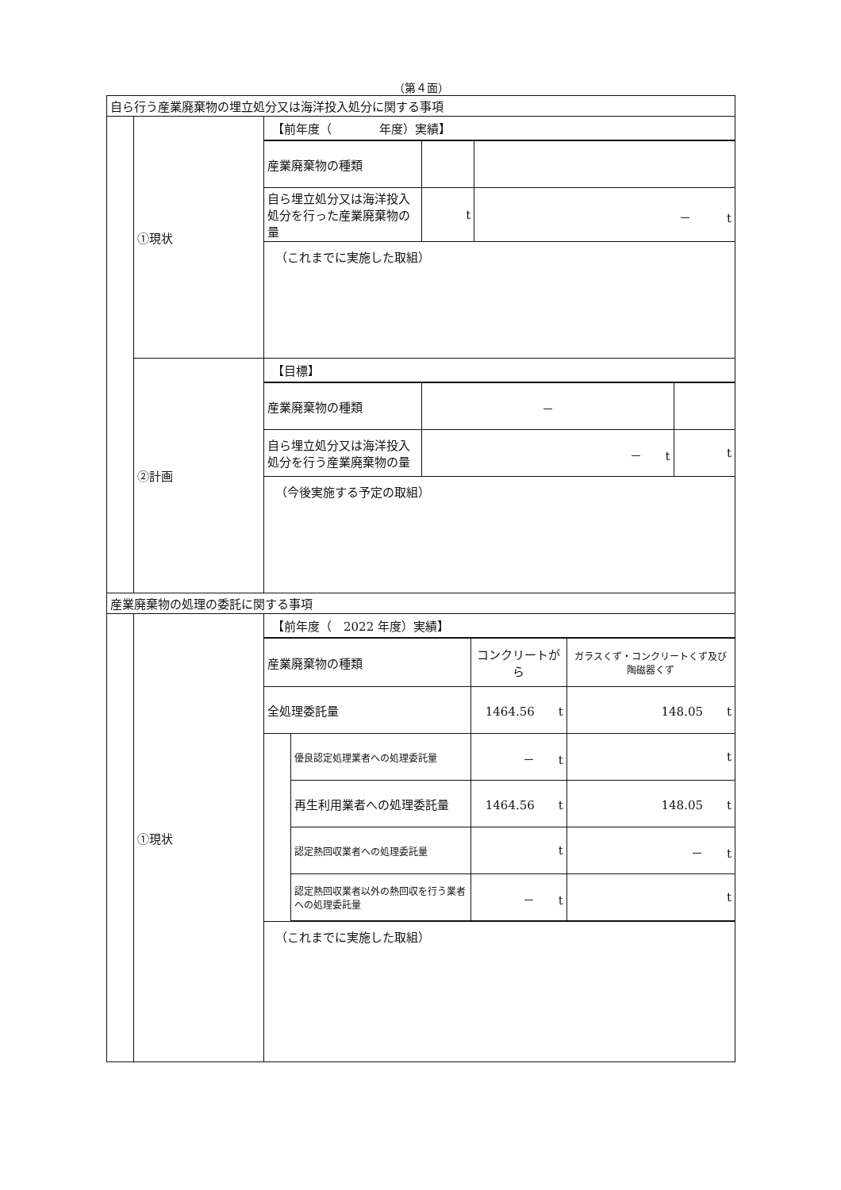（第４面）
| 自ら行う産業廃棄物の埋立処分又は海洋投入処分に関する事項 | | |
| | ①現状 | 【前年度（ 年度）実績】 / 産業廃棄物の種類 / / / / 自ら埋立処分又は海洋投入処分を行った産業廃棄物の量 / t / － t / （これまでに実施した取組） |
| | ②計画 | 【目標】 / 産業廃棄物の種類 / － / / / 自ら埋立処分又は海洋投入処分を行う産業廃棄物の量 / － t / t / （今後実施する予定の取組） |
| 産業廃棄物の処理の委託に関する事項 | | |
| | ①現状 | 【前年度（ 2022 年度）実績】 / 産業廃棄物の種類 / / コンクリートがら / ガラスくず・コンクリートくず及び陶磁器くず / / 全処理委託量 / / 1464.56 t / 148.05 t / / / 優良認定処理業者への処理委託量 / － t / t / / / 再生利用業者への処理委託量 / 1464.56 t / 148.05 t / / / 認定熱回収業者への処理委託量 / t / － t / / / 認定熱回収業者以外の熱回収を行う業者への処理委託量 / － t / t / （これまでに実施した取組） |